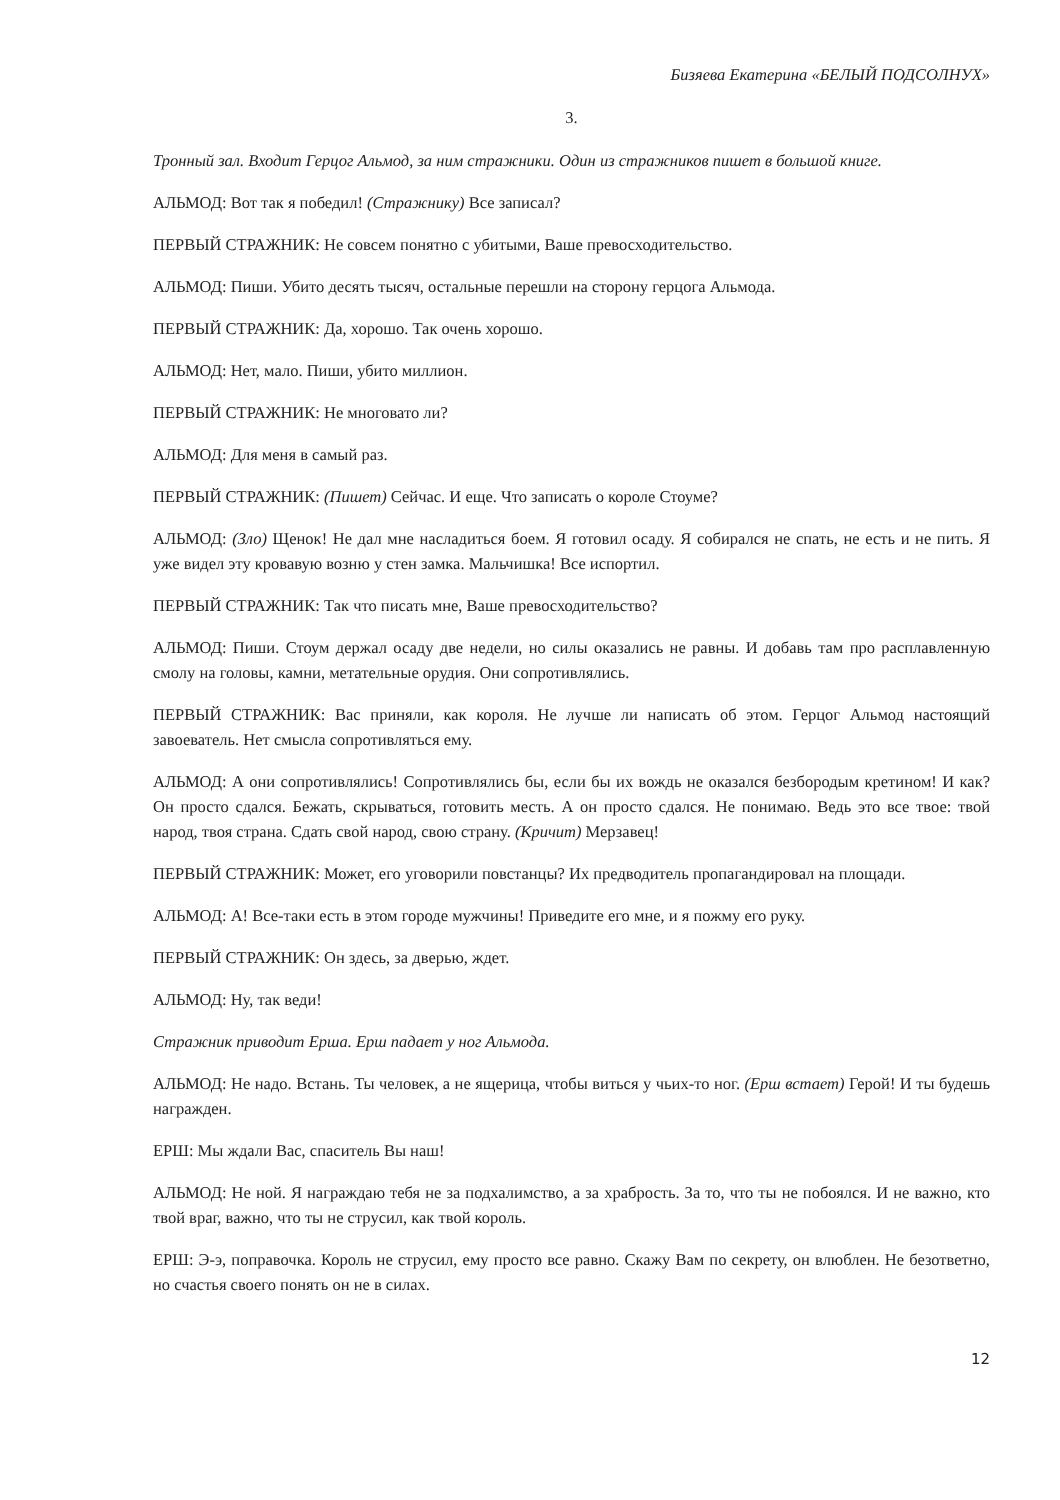Бизяева Екатерина «БЕЛЫЙ ПОДСОЛНУХ»
3.
Тронный зал. Входит Герцог Альмод, за ним стражники. Один из стражников пишет в большой книге.
АЛЬМОД: Вот так я победил! (Стражнику) Все записал?
ПЕРВЫЙ СТРАЖНИК: Не совсем понятно с убитыми, Ваше превосходительство.
АЛЬМОД: Пиши. Убито десять тысяч, остальные перешли на сторону герцога Альмода.
ПЕРВЫЙ СТРАЖНИК: Да, хорошо. Так очень хорошо.
АЛЬМОД: Нет, мало. Пиши, убито миллион.
ПЕРВЫЙ СТРАЖНИК: Не многовато ли?
АЛЬМОД: Для меня в самый раз.
ПЕРВЫЙ СТРАЖНИК: (Пишет) Сейчас. И еще. Что записать о короле Стоуме?
АЛЬМОД: (Зло) Щенок! Не дал мне насладиться боем. Я готовил осаду. Я собирался не спать, не есть и не пить. Я уже видел эту кровавую возню у стен замка. Мальчишка! Все испортил.
ПЕРВЫЙ СТРАЖНИК: Так что писать мне, Ваше превосходительство?
АЛЬМОД: Пиши. Стоум держал осаду две недели, но силы оказались не равны. И добавь там про расплавленную смолу на головы, камни, метательные орудия. Они сопротивлялись.
ПЕРВЫЙ СТРАЖНИК: Вас приняли, как короля. Не лучше ли написать об этом. Герцог Альмод настоящий завоеватель. Нет смысла сопротивляться ему.
АЛЬМОД: А они сопротивлялись! Сопротивлялись бы, если бы их вождь не оказался безбородым кретином! И как? Он просто сдался. Бежать, скрываться, готовить месть. А он просто сдался. Не понимаю. Ведь это все твое: твой народ, твоя страна. Сдать свой народ, свою страну. (Кричит) Мерзавец!
ПЕРВЫЙ СТРАЖНИК: Может, его уговорили повстанцы? Их предводитель пропагандировал на площади.
АЛЬМОД: А! Все-таки есть в этом городе мужчины! Приведите его мне, и я пожму его руку.
ПЕРВЫЙ СТРАЖНИК: Он здесь, за дверью, ждет.
АЛЬМОД: Ну, так веди!
Стражник приводит Ерша. Ерш падает у ног Альмода.
АЛЬМОД: Не надо. Встань. Ты человек, а не ящерица, чтобы виться у чьих-то ног. (Ерш встает) Герой! И ты будешь награжден.
ЕРШ: Мы ждали Вас, спаситель Вы наш!
АЛЬМОД: Не ной. Я награждаю тебя не за подхалимство, а за храбрость. За то, что ты не побоялся. И не важно, кто твой враг, важно, что ты не струсил, как твой король.
ЕРШ: Э-э, поправочка. Король не струсил, ему просто все равно. Скажу Вам по секрету, он влюблен. Не безответно, но счастья своего понять он не в силах.
12